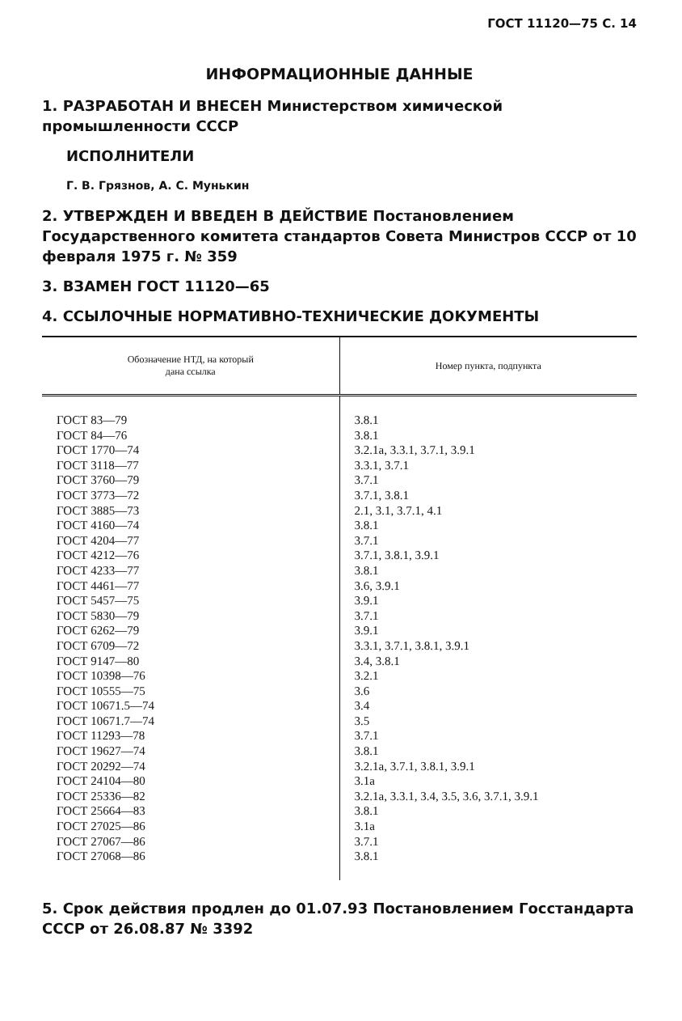ГОСТ 11120—75 С. 14
ИНФОРМАЦИОННЫЕ ДАННЫЕ
1. РАЗРАБОТАН И ВНЕСЕН Министерством химической промышленности СССР
ИСПОЛНИТЕЛИ
Г. В. Грязнов, А. С. Мунькин
2. УТВЕРЖДЕН И ВВЕДЕН В ДЕЙСТВИЕ Постановлением Государственного комитета стандартов Совета Министров СССР от 10 февраля 1975 г. № 359
3. ВЗАМЕН ГОСТ 11120—65
4. ССЫЛОЧНЫЕ НОРМАТИВНО-ТЕХНИЧЕСКИЕ ДОКУМЕНТЫ
| Обозначение НТД, на который дана ссылка | Номер пункта, подпункта |
| --- | --- |
| ГОСТ 83—79 ГОСТ 84—76 ГОСТ 1770—74 ГОСТ 3118—77 ГОСТ 3760—79 ГОСТ 3773—72 ГОСТ 3885—73 ГОСТ 4160—74 ГОСТ 4204—77 ГОСТ 4212—76 ГОСТ 4233—77 ГОСТ 4461—77 ГОСТ 5457—75 ГОСТ 5830—79 ГОСТ 6262—79 ГОСТ 6709—72 ГОСТ 9147—80 ГОСТ 10398—76 ГОСТ 10555—75 ГОСТ 10671.5—74 ГОСТ 10671.7—74 ГОСТ 11293—78 ГОСТ 19627—74 ГОСТ 20292—74 ГОСТ 24104—80 ГОСТ 25336—82 ГОСТ 25664—83 ГОСТ 27025—86 ГОСТ 27067—86 ГОСТ 27068—86 | 3.8.1 3.8.1 3.2.1а, 3.3.1, 3.7.1, 3.9.1 3.3.1, 3.7.1 3.7.1 3.7.1, 3.8.1 2.1, 3.1, 3.7.1, 4.1 3.8.1 3.7.1 3.7.1, 3.8.1, 3.9.1 3.8.1 3.6, 3.9.1 3.9.1 3.7.1 3.9.1 3.3.1, 3.7.1, 3.8.1, 3.9.1 3.4, 3.8.1 3.2.1 3.6 3.4 3.5 3.7.1 3.8.1 3.2.1а, 3.7.1, 3.8.1, 3.9.1 3.1а 3.2.1а, 3.3.1, 3.4, 3.5, 3.6, 3.7.1, 3.9.1 3.8.1 3.1а 3.7.1 3.8.1 |
5. Срок действия продлен до 01.07.93 Постановлением Госстандарта СССР от 26.08.87 № 3392